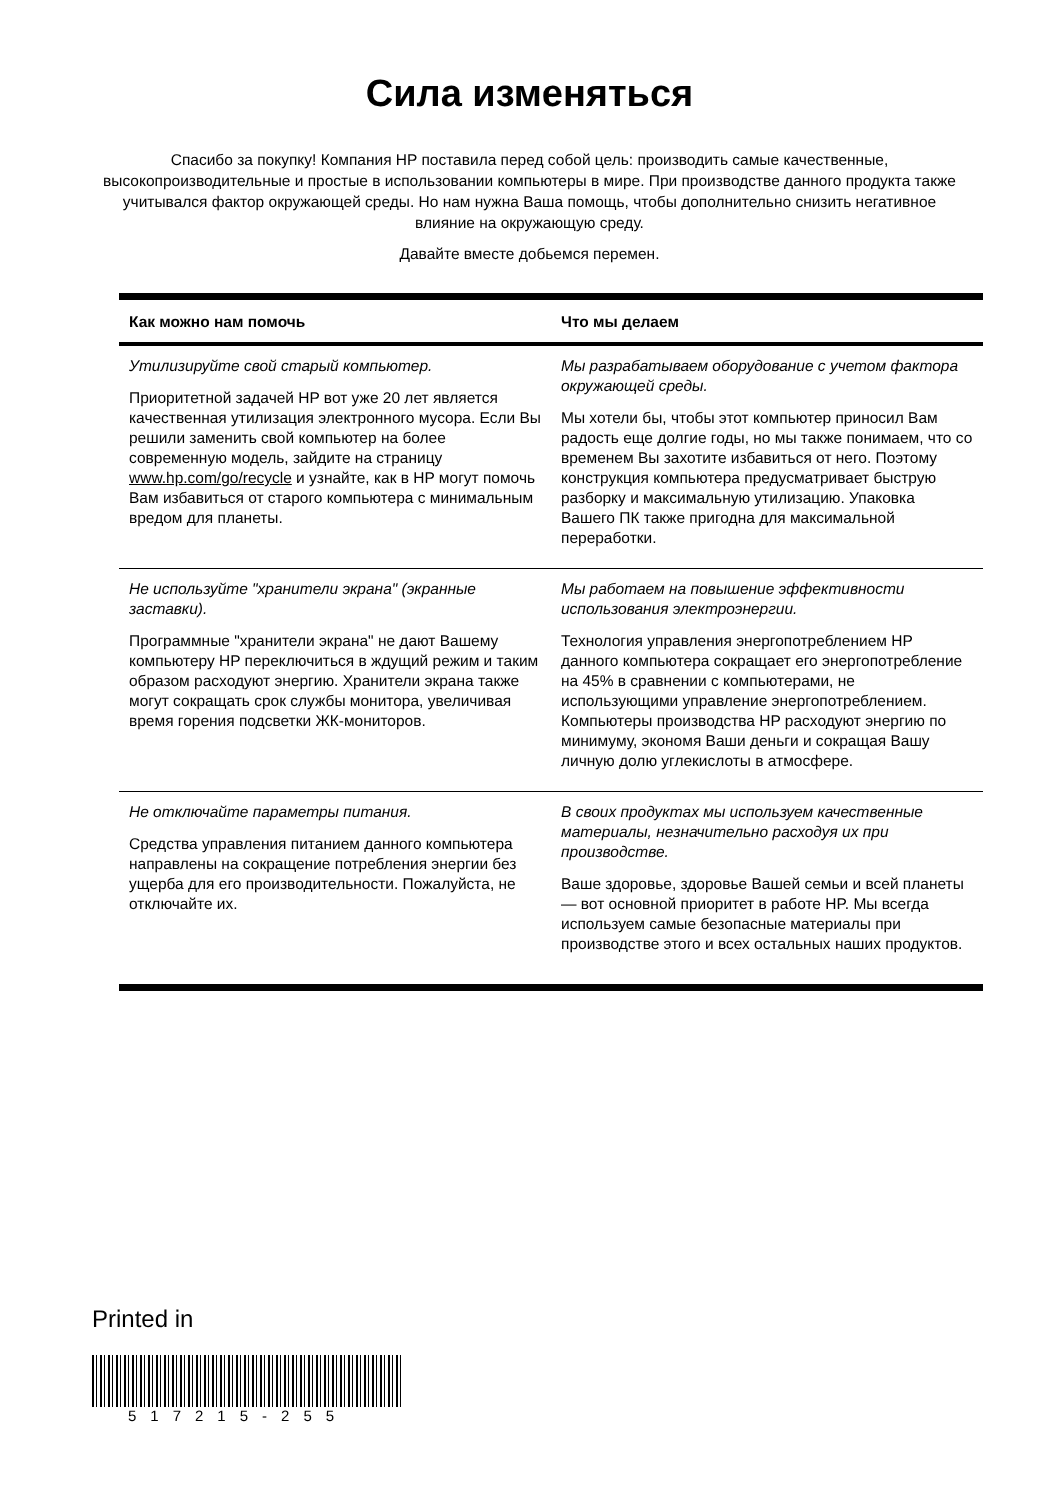Сила изменяться
Спасибо за покупку! Компания HP поставила перед собой цель: производить самые качественные, высокопроизводительные и простые в использовании компьютеры в мире. При производстве данного продукта также учитывался фактор окружающей среды. Но нам нужна Ваша помощь, чтобы дополнительно снизить негативное влияние на окружающую среду.
Давайте вместе добьемся перемен.
| Как можно нам помочь | Что мы делаем |
| --- | --- |
| Утилизируйте свой старый компьютер. Приоритетной задачей HP вот уже 20 лет является качественная утилизация электронного мусора. Если Вы решили заменить свой компьютер на более современную модель, зайдите на страницу www.hp.com/go/recycle и узнайте, как в HP могут помочь Вам избавиться от старого компьютера с минимальным вредом для планеты. | Мы разрабатываем оборудование с учетом фактора окружающей среды. Мы хотели бы, чтобы этот компьютер приносил Вам радость еще долгие годы, но мы также понимаем, что со временем Вы захотите избавиться от него. Поэтому конструкция компьютера предусматривает быструю разборку и максимальную утилизацию. Упаковка Вашего ПК также пригодна для максимальной переработки. |
| Не используйте "хранители экрана" (экранные заставки). Программные "хранители экрана" не дают Вашему компьютеру HP переключиться в ждущий режим и таким образом расходуют энергию. Хранители экрана также могут сокращать срок службы монитора, увеличивая время горения подсветки ЖК-мониторов. | Мы работаем на повышение эффективности использования электроэнергии. Технология управления энергопотреблением HP данного компьютера сокращает его энергопотребление на 45% в сравнении с компьютерами, не использующими управление энергопотреблением. Компьютеры производства HP расходуют энергию по минимуму, экономя Ваши деньги и сокращая Вашу личную долю углекислоты в атмосфере. |
| Не отключайте параметры питания. Средства управления питанием данного компьютера направлены на сокращение потребления энергии без ущерба для его производительности. Пожалуйста, не отключайте их. | В своих продуктах мы используем качественные материалы, незначительно расходуя их при производстве. Ваше здоровье, здоровье Вашей семьи и всей планеты — вот основной приоритет в работе HP. Мы всегда используем самые безопасные материалы при производстве этого и всех остальных наших продуктов. |
Printed in
517215-255